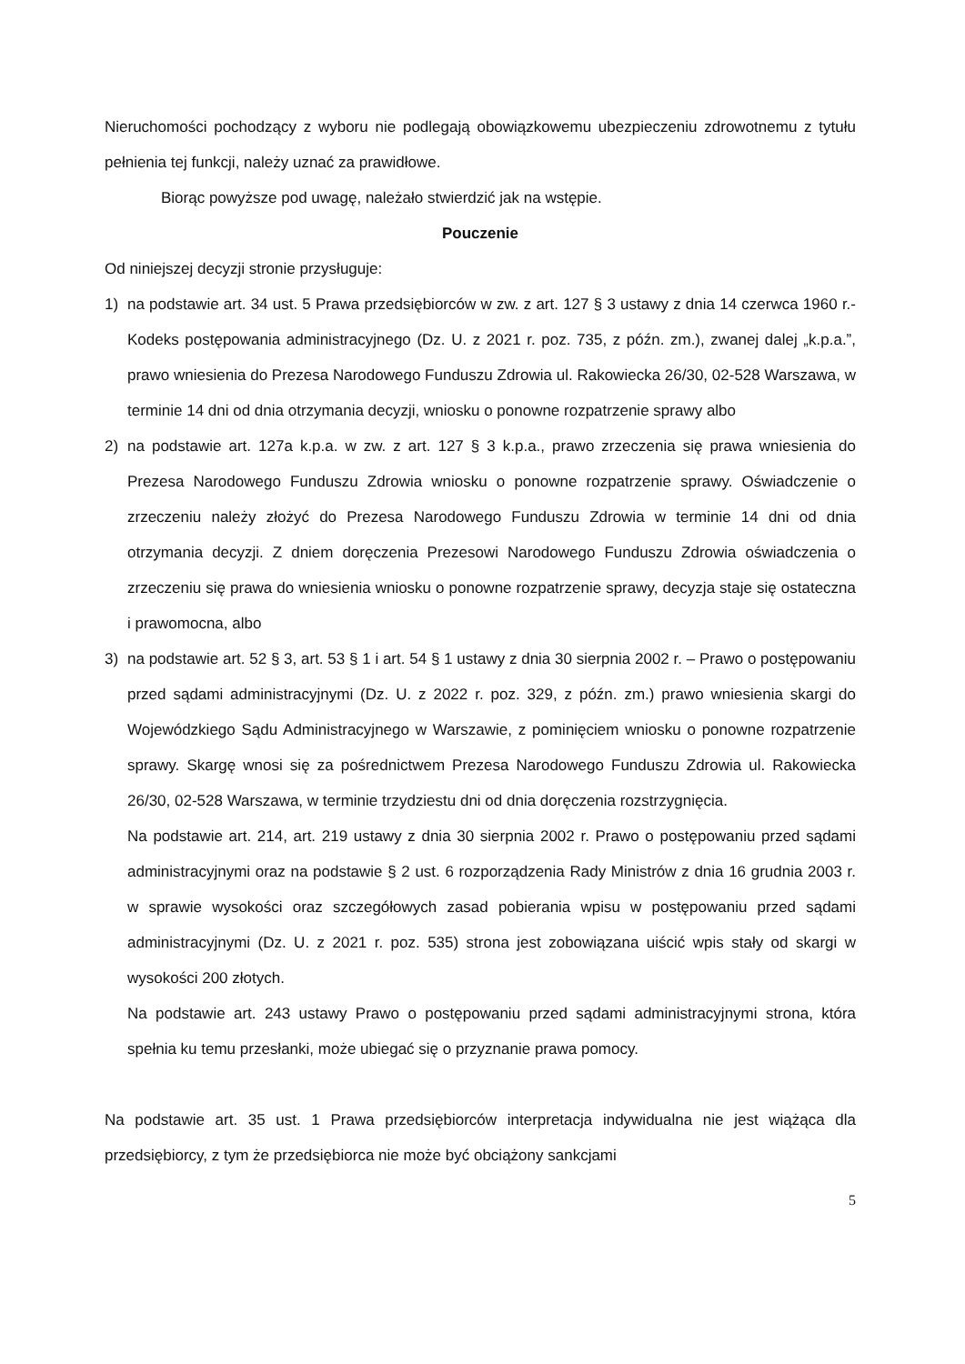Nieruchomości pochodzący z wyboru nie podlegają obowiązkowemu ubezpieczeniu zdrowotnemu z tytułu pełnienia tej funkcji, należy uznać za prawidłowe.
Biorąc powyższe pod uwagę, należało stwierdzić jak na wstępie.
Pouczenie
Od niniejszej decyzji stronie przysługuje:
1) na podstawie art. 34 ust. 5 Prawa przedsiębiorców w zw. z art. 127 § 3 ustawy z dnia 14 czerwca 1960 r.- Kodeks postępowania administracyjnego (Dz. U. z 2021 r. poz. 735, z późn. zm.), zwanej dalej „k.p.a.”, prawo wniesienia do Prezesa Narodowego Funduszu Zdrowia ul. Rakowiecka 26/30, 02-528 Warszawa, w terminie 14 dni od dnia otrzymania decyzji, wniosku o ponowne rozpatrzenie sprawy albo
2) na podstawie art. 127a k.p.a. w zw. z art. 127 § 3 k.p.a., prawo zrzeczenia się prawa wniesienia do Prezesa Narodowego Funduszu Zdrowia wniosku o ponowne rozpatrzenie sprawy. Oświadczenie o zrzeczeniu należy złożyć do Prezesa Narodowego Funduszu Zdrowia w terminie 14 dni od dnia otrzymania decyzji. Z dniem doręczenia Prezesowi Narodowego Funduszu Zdrowia oświadczenia o zrzeczeniu się prawa do wniesienia wniosku o ponowne rozpatrzenie sprawy, decyzja staje się ostateczna i prawomocna, albo
3) na podstawie art. 52 § 3, art. 53 § 1 i art. 54 § 1 ustawy z dnia 30 sierpnia 2002 r. – Prawo o postępowaniu przed sądami administracyjnymi (Dz. U. z 2022 r. poz. 329, z późn. zm.) prawo wniesienia skargi do Wojewódzkiego Sądu Administracyjnego w Warszawie, z pominięciem wniosku o ponowne rozpatrzenie sprawy. Skargę wnosi się za pośrednictwem Prezesa Narodowego Funduszu Zdrowia ul. Rakowiecka 26/30, 02-528 Warszawa, w terminie trzydziestu dni od dnia doręczenia rozstrzygnięcia.
Na podstawie art. 214, art. 219 ustawy z dnia 30 sierpnia 2002 r. Prawo o postępowaniu przed sądami administracyjnymi oraz na podstawie § 2 ust. 6 rozporządzenia Rady Ministrów z dnia 16 grudnia 2003 r. w sprawie wysokości oraz szczegółowych zasad pobierania wpisu w postępowaniu przed sądami administracyjnymi (Dz. U. z 2021 r. poz. 535) strona jest zobowiązana uiścić wpis stały od skargi w wysokości 200 złotych.
Na podstawie art. 243 ustawy Prawo o postępowaniu przed sądami administracyjnymi strona, która spełnia ku temu przesłanki, może ubiegać się o przyznanie prawa pomocy.
Na podstawie art. 35 ust. 1 Prawa przedsiębiorców interpretacja indywidualna nie jest wiążąca dla przedsiębiorcy, z tym że przedsiębiorca nie może być obciążony sankcjami
5